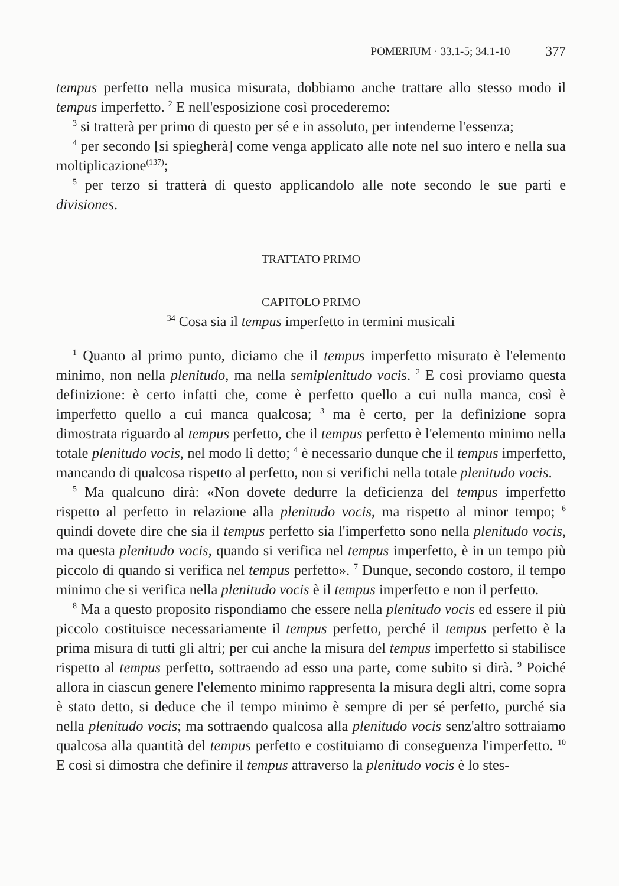POMERIUM · 33.1-5; 34.1-10 377
tempus perfetto nella musica misurata, dobbiamo anche trattare allo stesso modo il tempus imperfetto. <sup>2</sup> E nell'esposizione così procederemo:
<sup>3</sup> si tratterà per primo di questo per sé e in assoluto, per intenderne l'essenza;
<sup>4</sup> per secondo [si spiegherà] come venga applicato alle note nel suo intero e nella sua moltiplicazione<sup>(137)</sup>;
<sup>5</sup> per terzo si tratterà di questo applicandolo alle note secondo le sue parti e divisiones.
TRATTATO PRIMO
CAPITOLO PRIMO
<sup>34</sup> Cosa sia il tempus imperfetto in termini musicali
<sup>1</sup> Quanto al primo punto, diciamo che il tempus imperfetto misurato è l'elemento minimo, non nella plenitudo, ma nella semiplenitudo vocis. <sup>2</sup> E così proviamo questa definizione: è certo infatti che, come è perfetto quello a cui nulla manca, così è imperfetto quello a cui manca qualcosa; <sup>3</sup> ma è certo, per la definizione sopra dimostrata riguardo al tempus perfetto, che il tempus perfetto è l'elemento minimo nella totale plenitudo vocis, nel modo lì detto; <sup>4</sup> è necessario dunque che il tempus imperfetto, mancando di qualcosa rispetto al perfetto, non si verifichi nella totale plenitudo vocis.
<sup>5</sup> Ma qualcuno dirà: «Non dovete dedurre la deficienza del tempus imperfetto rispetto al perfetto in relazione alla plenitudo vocis, ma rispetto al minor tempo; <sup>6</sup> quindi dovete dire che sia il tempus perfetto sia l'imperfetto sono nella plenitudo vocis, ma questa plenitudo vocis, quando si verifica nel tempus imperfetto, è in un tempo più piccolo di quando si verifica nel tempus perfetto». <sup>7</sup> Dunque, secondo costoro, il tempo minimo che si verifica nella plenitudo vocis è il tempus imperfetto e non il perfetto.
<sup>8</sup> Ma a questo proposito rispondiamo che essere nella plenitudo vocis ed essere il più piccolo costituisce necessariamente il tempus perfetto, perché il tempus perfetto è la prima misura di tutti gli altri; per cui anche la misura del tempus imperfetto si stabilisce rispetto al tempus perfetto, sottraendo ad esso una parte, come subito si dirà. <sup>9</sup> Poiché allora in ciascun genere l'elemento minimo rappresenta la misura degli altri, come sopra è stato detto, si deduce che il tempo minimo è sempre di per sé perfetto, purché sia nella plenitudo vocis; ma sottraendo qualcosa alla plenitudo vocis senz'altro sottraiamo qualcosa alla quantità del tempus perfetto e costituiamo di conseguenza l'imperfetto. <sup>10</sup> E così si dimostra che definire il tempus attraverso la plenitudo vocis è lo stes-